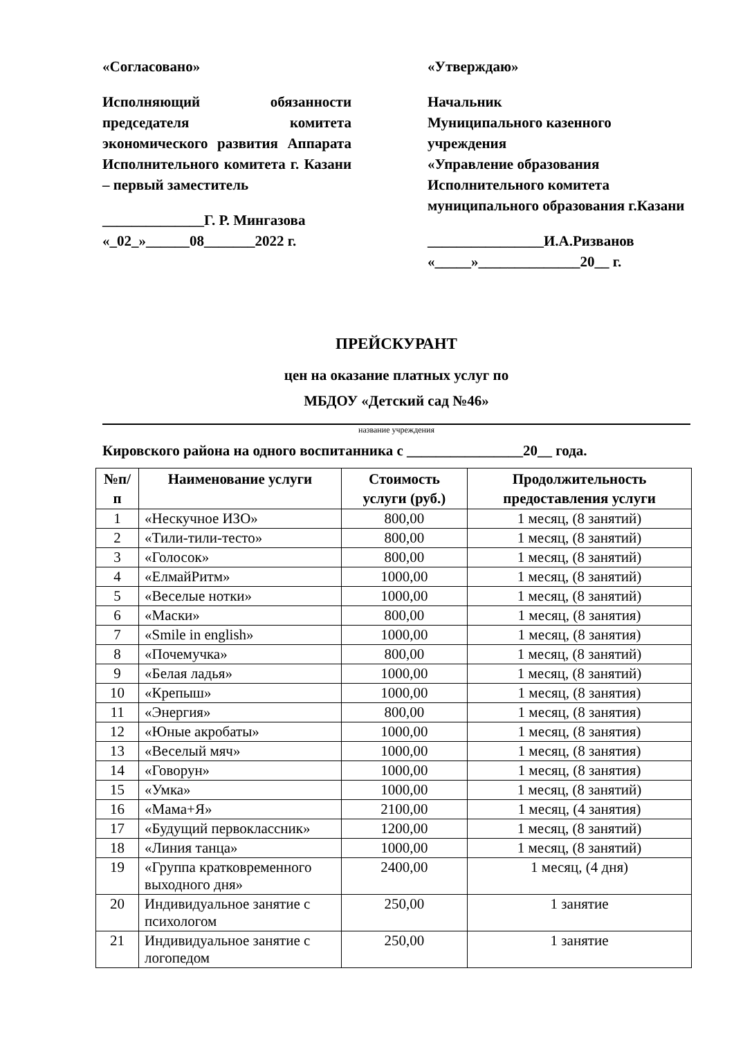«Согласовано»
Исполняющий обязанности председателя комитета экономического развития Аппарата Исполнительного комитета г. Казани – первый заместитель
______________Г. Р. Мингазова
«_02_»______08_______2022 г.
«Утверждаю»
Начальник
Муниципального казенного учреждения
«Управление образования Исполнительного комитета муниципального образования г.Казани
________________И.А.Ризванов
«_____»______________20__ г.
ПРЕЙСКУРАНТ
цен на оказание платных услуг по
МБДОУ «Детский сад №46»
название учреждения
Кировского района на одного воспитанника с ________________20__ года.
| №п/п | Наименование услуги | Стоимость услуги (руб.) | Продолжительность предоставления услуги |
| --- | --- | --- | --- |
| 1 | «Нескучное ИЗО» | 800,00 | 1 месяц, (8 занятий) |
| 2 | «Тили-тили-тесто» | 800,00 | 1 месяц, (8 занятий) |
| 3 | «Голосок» | 800,00 | 1 месяц, (8 занятий) |
| 4 | «ЕлмайРитм» | 1000,00 | 1 месяц, (8 занятий) |
| 5 | «Веселые нотки» | 1000,00 | 1 месяц, (8 занятий) |
| 6 | «Маски» | 800,00 | 1 месяц, (8 занятия) |
| 7 | «Smile in english» | 1000,00 | 1 месяц, (8 занятия) |
| 8 | «Почемучка» | 800,00 | 1 месяц, (8 занятий) |
| 9 | «Белая ладья» | 1000,00 | 1 месяц, (8 занятий) |
| 10 | «Крепыш» | 1000,00 | 1 месяц, (8 занятия) |
| 11 | «Энергия» | 800,00 | 1 месяц, (8 занятия) |
| 12 | «Юные акробаты» | 1000,00 | 1 месяц, (8 занятия) |
| 13 | «Веселый мяч» | 1000,00 | 1 месяц, (8 занятия) |
| 14 | «Говорун» | 1000,00 | 1 месяц, (8 занятия) |
| 15 | «Умка» | 1000,00 | 1 месяц, (8 занятий) |
| 16 | «Мама+Я» | 2100,00 | 1 месяц, (4 занятия) |
| 17 | «Будущий первоклассник» | 1200,00 | 1 месяц, (8 занятий) |
| 18 | «Линия танца» | 1000,00 | 1 месяц, (8 занятий) |
| 19 | «Группа кратковременного выходного дня» | 2400,00 | 1 месяц, (4 дня) |
| 20 | Индивидуальное занятие с психологом | 250,00 | 1 занятие |
| 21 | Индивидуальное занятие с логопедом | 250,00 | 1 занятие |